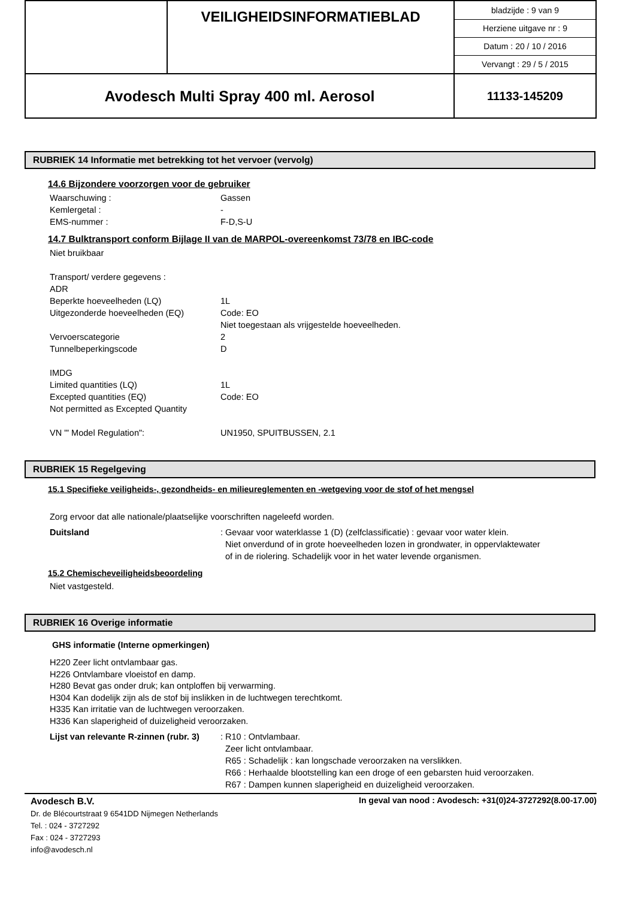| | VEILIGHEIDSINFORMATIEBLAD | bladzijde : 9 van 9 Herziene uitgave nr : 9 Datum : 20 / 10 / 2016 Vervangt : 29 / 5 / 2015 |
| Avodesch Multi Spray 400 ml. Aerosol | | 11133-145209 |
RUBRIEK 14 Informatie met betrekking tot het vervoer (vervolg)
14.6 Bijzondere voorzorgen voor de gebruiker
Waarschuwing : Gassen
Kemlergetal : -
EMS-nummer : F-D,S-U
14.7 Bulktransport conform Bijlage II van de MARPOL-overeenkomst 73/78 en IBC-code
Niet bruikbaar
Transport/ verdere gegevens :
ADR
Beperkte hoeveelheden (LQ) 1L
Uitgezonderde hoeveelheden (EQ) Code: EO
Niet toegestaan als vrijgestelde hoeveelheden.
Vervoerscategorie 2
Tunnelbeperkingscode D
IMDG
Limited quantities (LQ) 1L
Excepted quantities (EQ) Code: EO
Not permitted as Excepted Quantity
VN "' Model Regulation": UN1950, SPUITBUSSEN, 2.1
RUBRIEK 15 Regelgeving
15.1 Specifieke veiligheids-, gezondheids- en milieureglementen en -wetgeving voor de stof of het mengsel
Zorg ervoor dat alle nationale/plaatselijke voorschriften nageleefd worden.
Duitsland: Gevaar voor waterklasse 1 (D) (zelfclassificatie) : gevaar voor water klein.
Niet onverdund of in grote hoeveelheden lozen in grondwater, in oppervlaktewater
of in de riolering. Schadelijk voor in het water levende organismen.
15.2 Chemischeveiligheidsbeoordeling
Niet vastgesteld.
RUBRIEK 16 Overige informatie
GHS informatie (Interne opmerkingen)
H220 Zeer licht ontvlambaar gas.
H226 Ontvlambare vloeistof en damp.
H280 Bevat gas onder druk; kan ontploffen bij verwarming.
H304 Kan dodelijk zijn als de stof bij inslikken in de luchtwegen terechtkomt.
H335 Kan irritatie van de luchtwegen veroorzaken.
H336 Kan slaperigheid of duizeligheid veroorzaken.
Lijst van relevante R-zinnen (rubr. 3): R10 : Ontvlambaar.
Zeer licht ontvlambaar.
R65 : Schadelijk : kan longschade veroorzaken na verslikken.
R66 : Herhaalde blootstelling kan een droge of een gebarsten huid veroorzaken.
R67 : Dampen kunnen slaperigheid en duizeligheid veroorzaken.
Avodesch B.V.
Dr. de Blécourtstraat 9 6541DD Nijmegen Netherlands
Tel. : 024 - 3727292
Fax : 024 - 3727293
info@avodesch.nl
In geval van nood : Avodesch: +31(0)24-3727292(8.00-17.00)